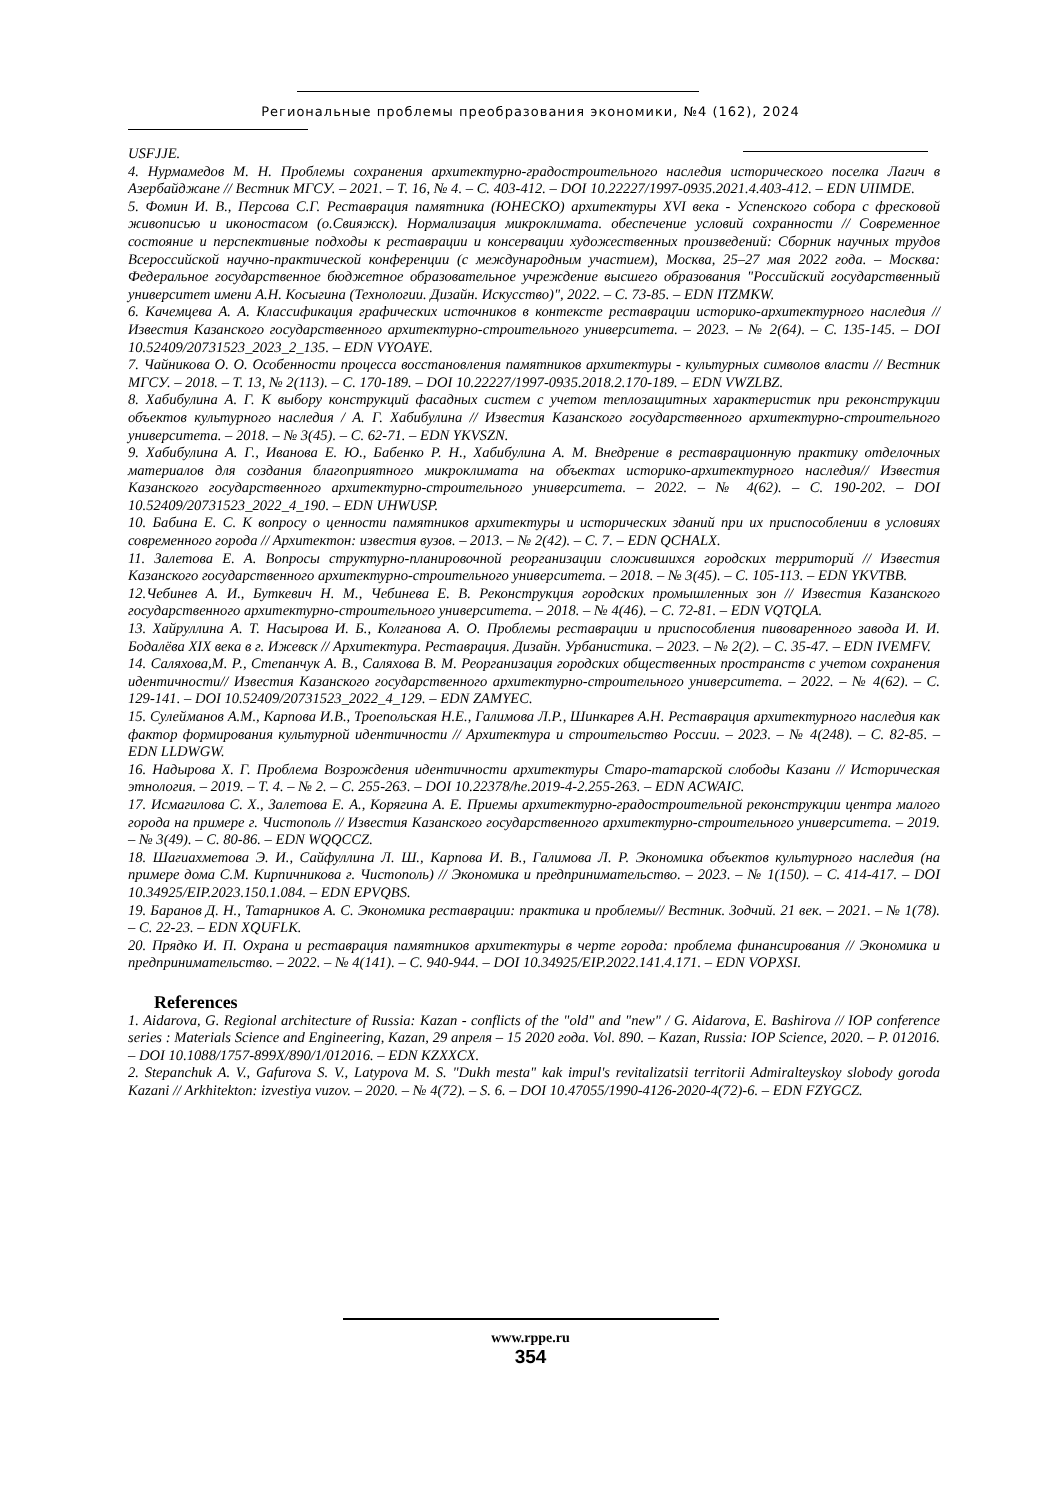Региональные проблемы преобразования экономики, №4 (162), 2024
USFJJE.
4. Нурмамедов М. Н. Проблемы сохранения архитектурно-градостроительного наследия исторического поселка Лагич в Азербайджане // Вестник МГСУ. – 2021. – Т. 16, № 4. – С. 403-412. – DOI 10.22227/1997-0935.2021.4.403-412. – EDN UIIMDE.
5. Фомин И. В., Персова С.Г. Реставрация памятника (ЮНЕСКО) архитектуры XVI века - Успенского собора с фресковой живописью и иконостасом (о.Свияжск). Нормализация микроклимата. обеспечение условий сохранности // Современное состояние и перспективные подходы к реставрации и консервации художественных произведений: Сборник научных трудов Всероссийской научно-практической конференции (с международным участием), Москва, 25–27 мая 2022 года. – Москва: Федеральное государственное бюджетное образовательное учреждение высшего образования "Российский государственный университет имени А.Н. Косыгина (Технологии. Дизайн. Искусство)", 2022. – С. 73-85. – EDN ITZMKW.
6. Качемцева А. А. Классификация графических источников в контексте реставрации историко-архитектурного наследия // Известия Казанского государственного архитектурно-строительного университета. – 2023. – № 2(64). – С. 135-145. – DOI 10.52409/20731523_2023_2_135. – EDN VYOAYE.
7. Чайникова О. О. Особенности процесса восстановления памятников архитектуры - культурных символов власти // Вестник МГСУ. – 2018. – Т. 13, № 2(113). – С. 170-189. – DOI 10.22227/1997-0935.2018.2.170-189. – EDN VWZLBZ.
8. Хабибулина А. Г. К выбору конструкций фасадных систем с учетом теплозащитных характеристик при реконструкции объектов культурного наследия / А. Г. Хабибулина // Известия Казанского государственного архитектурно-строительного университета. – 2018. – № 3(45). – С. 62-71. – EDN YKVSZN.
9. Хабибулина А. Г., Иванова Е. Ю., Бабенко Р. Н., Хабибулина А. М. Внедрение в реставрационную практику отделочных материалов для создания благоприятного микроклимата на объектах историко-архитектурного наследия// Известия Казанского государственного архитектурно-строительного университета. – 2022. – № 4(62). – С. 190-202. – DOI 10.52409/20731523_2022_4_190. – EDN UHWUSP.
10. Бабина Е. С. К вопросу о ценности памятников архитектуры и исторических зданий при их приспособлении в условиях современного города // Архитектон: известия вузов. – 2013. – № 2(42). – С. 7. – EDN QCHALX.
11. Залетова Е. А. Вопросы структурно-планировочной реорганизации сложившихся городских территорий // Известия Казанского государственного архитектурно-строительного университета. – 2018. – № 3(45). – С. 105-113. – EDN YKVTBB.
12.Чебинев А. И., Буткевич Н. М., Чебинева Е. В. Реконструкция городских промышленных зон // Известия Казанского государственного архитектурно-строительного университета. – 2018. – № 4(46). – С. 72-81. – EDN VQTQLA.
13. Хайруллина А. Т. Насырова И. Б., Колганова А. О. Проблемы реставрации и приспособления пивоваренного завода И. И. Бодалёва XIX века в г. Ижевск // Архитектура. Реставрация. Дизайн. Урбанистика. – 2023. – № 2(2). – С. 35-47. – EDN IVEMFV.
14. Саляхова,М. Р., Степанчук А. В., Саляхова В. М. Реорганизация городских общественных пространств с учетом сохранения идентичности// Известия Казанского государственного архитектурно-строительного университета. – 2022. – № 4(62). – С. 129-141. – DOI 10.52409/20731523_2022_4_129. – EDN ZAMYEC.
15. Сулейманов А.М., Карпова И.В., Троепольская Н.Е., Галимова Л.Р., Шинкарев А.Н. Реставрация архитектурного наследия как фактор формирования культурной идентичности // Архитектура и строительство России. – 2023. – № 4(248). – С. 82-85. – EDN LLDWGW.
16. Надырова Х. Г. Проблема Возрождения идентичности архитектуры Старо-татарской слободы Казани // Историческая этнология. – 2019. – Т. 4. – № 2. – С. 255-263. – DOI 10.22378/he.2019-4-2.255-263. – EDN ACWAIC.
17. Исмагилова С. Х., Залетова Е. А., Корягина А. Е. Приемы архитектурно-градостроительной реконструкции центра малого города на примере г. Чистополь // Известия Казанского государственного архитектурно-строительного университета. – 2019. – № 3(49). – С. 80-86. – EDN WQQCCZ.
18. Шагиахметова Э. И., Сайфуллина Л. Ш., Карпова И. В., Галимова Л. Р. Экономика объектов культурного наследия (на примере дома С.М. Кирпичникова г. Чистополь) // Экономика и предпринимательство. – 2023. – № 1(150). – С. 414-417. – DOI 10.34925/EIP.2023.150.1.084. – EDN EPVQBS.
19. Баранов Д. Н., Татарников А. С. Экономика реставрации: практика и проблемы// Вестник. Зодчий. 21 век. – 2021. – № 1(78). – С. 22-23. – EDN XQUFLK.
20. Прядко И. П. Охрана и реставрация памятников архитектуры в черте города: проблема финансирования // Экономика и предпринимательство. – 2022. – № 4(141). – С. 940-944. – DOI 10.34925/EIP.2022.141.4.171. – EDN VOPXSI.
References
1. Aidarova, G. Regional architecture of Russia: Kazan - conflicts of the "old" and "new" / G. Aidarova, E. Bashirova // IOP conference series : Materials Science and Engineering, Kazan, 29 апреля – 15 2020 года. Vol. 890. – Kazan, Russia: IOP Science, 2020. – P. 012016. – DOI 10.1088/1757-899X/890/1/012016. – EDN KZXXCX.
2. Stepanchuk A. V., Gafurova S. V., Latypova M. S. "Dukh mesta" kak impul's revitalizatsii territorii Admiralteyskoy slobody goroda Kazani // Arkhitekton: izvestiya vuzov. – 2020. – № 4(72). – S. 6. – DOI 10.47055/1990-4126-2020-4(72)-6. – EDN FZYGCZ.
www.rppe.ru
354